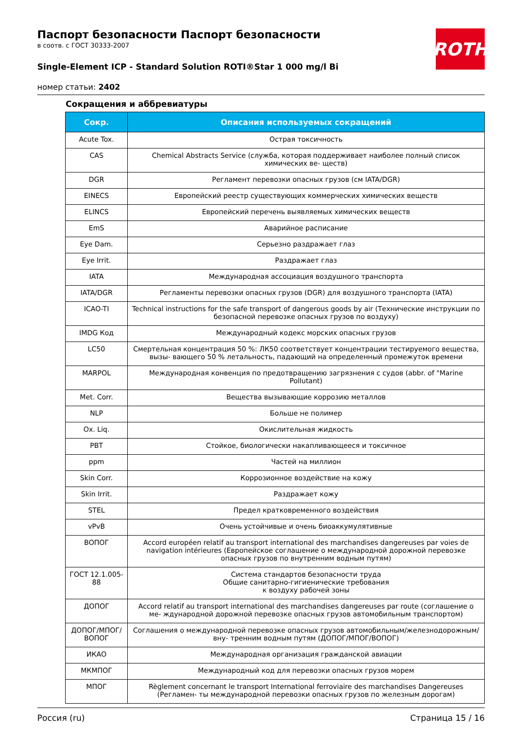ROTH
Паспорт безопасности Паспорт безопасности
в соотв. с ГОСТ 30333-2007
Single-Element ICP - Standard Solution ROTI®Star 1 000 mg/l Bi
номер статьи: 2402
Сокращения и аббревиатуры
| Сокр. | Описания используемых сокращений |
| --- | --- |
| Acute Tox. | Острая токсичность |
| CAS | Chemical Abstracts Service (служба, которая поддерживает наиболее полный список химических ве- ществ) |
| DGR | Регламент перевозки опасных грузов (см IATA/DGR) |
| EINECS | Европейский реестр существующих коммерческих химических веществ |
| ELINCS | Европейский перечень выявляемых химических веществ |
| EmS | Аварийное расписание |
| Eye Dam. | Серьезно раздражает глаз |
| Eye Irrit. | Раздражает глаз |
| IATA | Международная ассоциация воздушного транспорта |
| IATA/DGR | Регламенты перевозки опасных грузов (DGR) для воздушного транспорта (IATA) |
| ICAO-TI | Technical instructions for the safe transport of dangerous goods by air (Технические инструкции по безопасной перевозке опасных грузов по воздуху) |
| IMDG Код | Международный кодекс морских опасных грузов |
| LC50 | Смертельная концентрация 50 %: ЛК50 соответствует концентрации тестируемого вещества, вызы- вающего 50 % летальность, падающий на определенный промежуток времени |
| MARPOL | Международная конвенция по предотвращению загрязнения с судов (abbr. of "Marine Pollutant) |
| Met. Corr. | Вещества вызывающие коррозию металлов |
| NLP | Больше не полимер |
| Ox. Liq. | Окислительная жидкость |
| PBT | Стойкое, биологически накапливающееся и токсичное |
| ppm | Частей на миллион |
| Skin Corr. | Коррозионное воздействие на кожу |
| Skin Irrit. | Раздражает кожу |
| STEL | Предел кратковременного воздействия |
| vPvB | Очень устойчивые и очень биоаккумулятивные |
| ВОПОГ | Accord européen relatif au transport international des marchandises dangereuses par voies de navigation intérieures (Европейское соглашение о международной дорожной перевозке опасных грузов по внутренним водным путям) |
| ГОСТ 12.1.005-88 | Система стандартов безопасности труда Общие санитарно-гигиенические требования к воздуху рабочей зоны |
| ДОПОГ | Accord relatif au transport international des marchandises dangereuses par route (соглашение о ме- ждународной дорожной перевозке опасных грузов автомобильным транспортом) |
| ДОПОГ/МПОГ/ ВОПОГ | Соглашения о международной перевозке опасных грузов автомобильным/железнодорожным/вну- тренним водным путям (ДОПОГ/МПОГ/ВОПОГ) |
| ИКАО | Международная организация гражданской авиации |
| МКМПОГ | Международный код для перевозки опасных грузов морем |
| МПОГ | Règlement concernant le transport International ferroviaire des marchandises Dangereuses (Регламен- ты международной перевозки опасных грузов по железным дорогам) |
Россия (ru) Страница 15 / 16